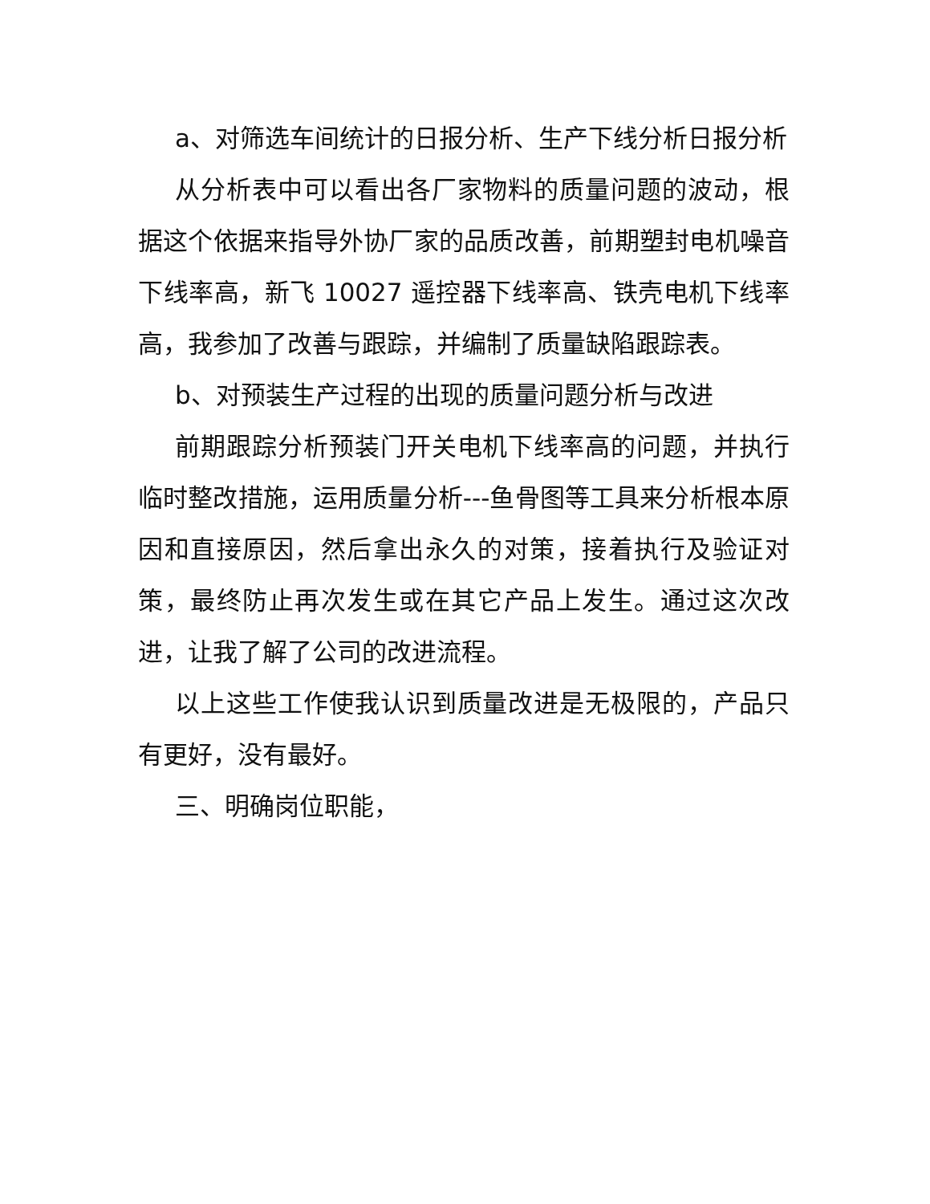a、对筛选车间统计的日报分析、生产下线分析日报分析
从分析表中可以看出各厂家物料的质量问题的波动，根据这个依据来指导外协厂家的品质改善，前期塑封电机噪音下线率高，新飞 10027 遥控器下线率高、铁壳电机下线率高，我参加了改善与跟踪，并编制了质量缺陷跟踪表。
b、对预装生产过程的出现的质量问题分析与改进
前期跟踪分析预装门开关电机下线率高的问题，并执行临时整改措施，运用质量分析---鱼骨图等工具来分析根本原因和直接原因，然后拿出永久的对策，接着执行及验证对策，最终防止再次发生或在其它产品上发生。通过这次改进，让我了解了公司的改进流程。
以上这些工作使我认识到质量改进是无极限的，产品只有更好，没有最好。
三、明确岗位职能，